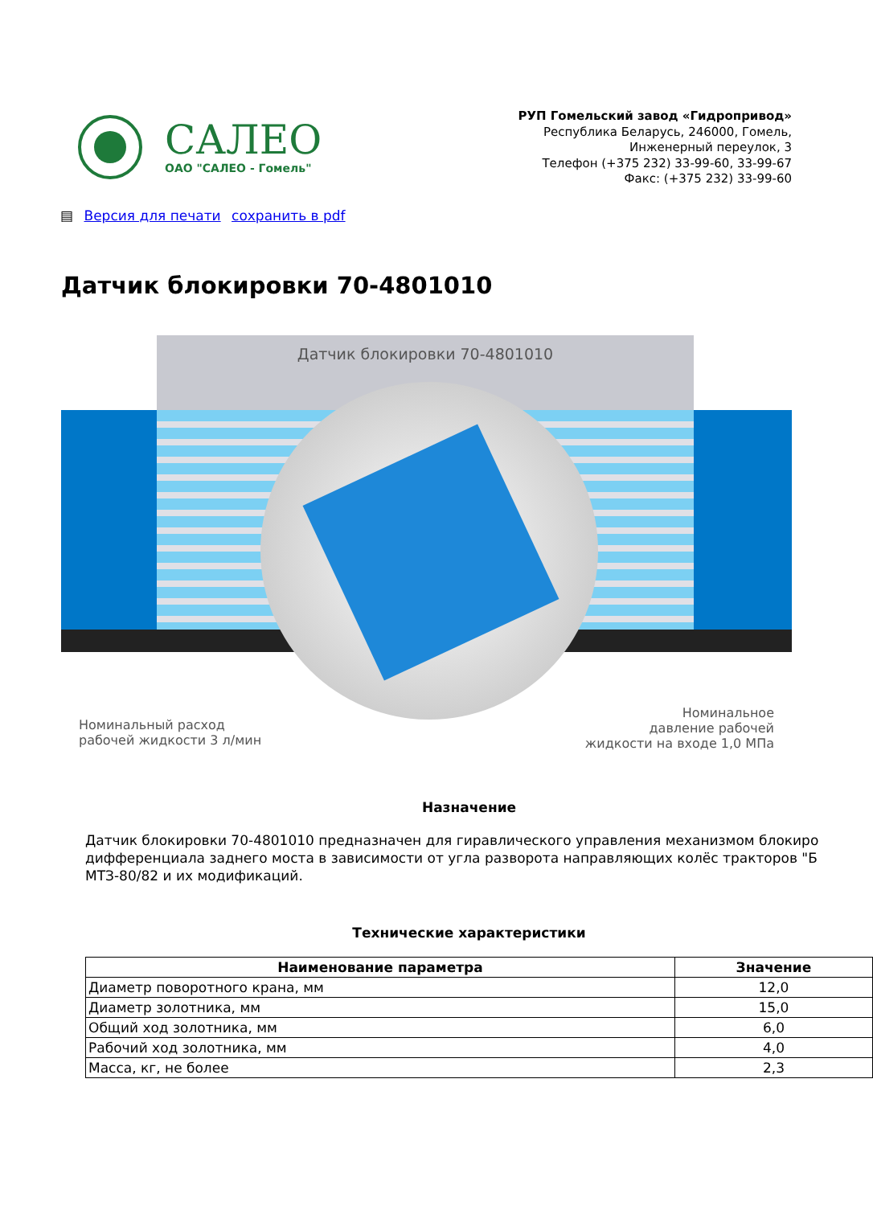САЛЕО
ОАО "САЛЕО - Гомель"
РУП Гомельский завод «Гидропривод»
Республика Беларусь, 246000, Гомель,
Инженерный переулок, 3
Телефон (+375 232) 33-99-60, 33-99-67
Факс: (+375 232) 33-99-60
▤ Версия для печати сохранить в pdf
Датчик блокировки 70-4801010
Датчик блокировки 70-4801010
Номинальный расход
рабочей жидкости 3 л/мин
Номинальное
давление рабочей
жидкости на входе 1,0 МПа
Назначение
Датчик блокировки 70-4801010 предназначен для гиравлического управления механизмом блокиро
дифференциала заднего моста в зависимости от угла разворота направляющих колёс тракторов "Б
МТЗ-80/82 и их модификаций.
Технические характеристики
| Наименование параметра | Значение |
| --- | --- |
| Диаметр поворотного крана, мм | 12,0 |
| Диаметр золотника, мм | 15,0 |
| Общий ход золотника, мм | 6,0 |
| Рабочий ход золотника, мм | 4,0 |
| Масса, кг, не более | 2,3 |